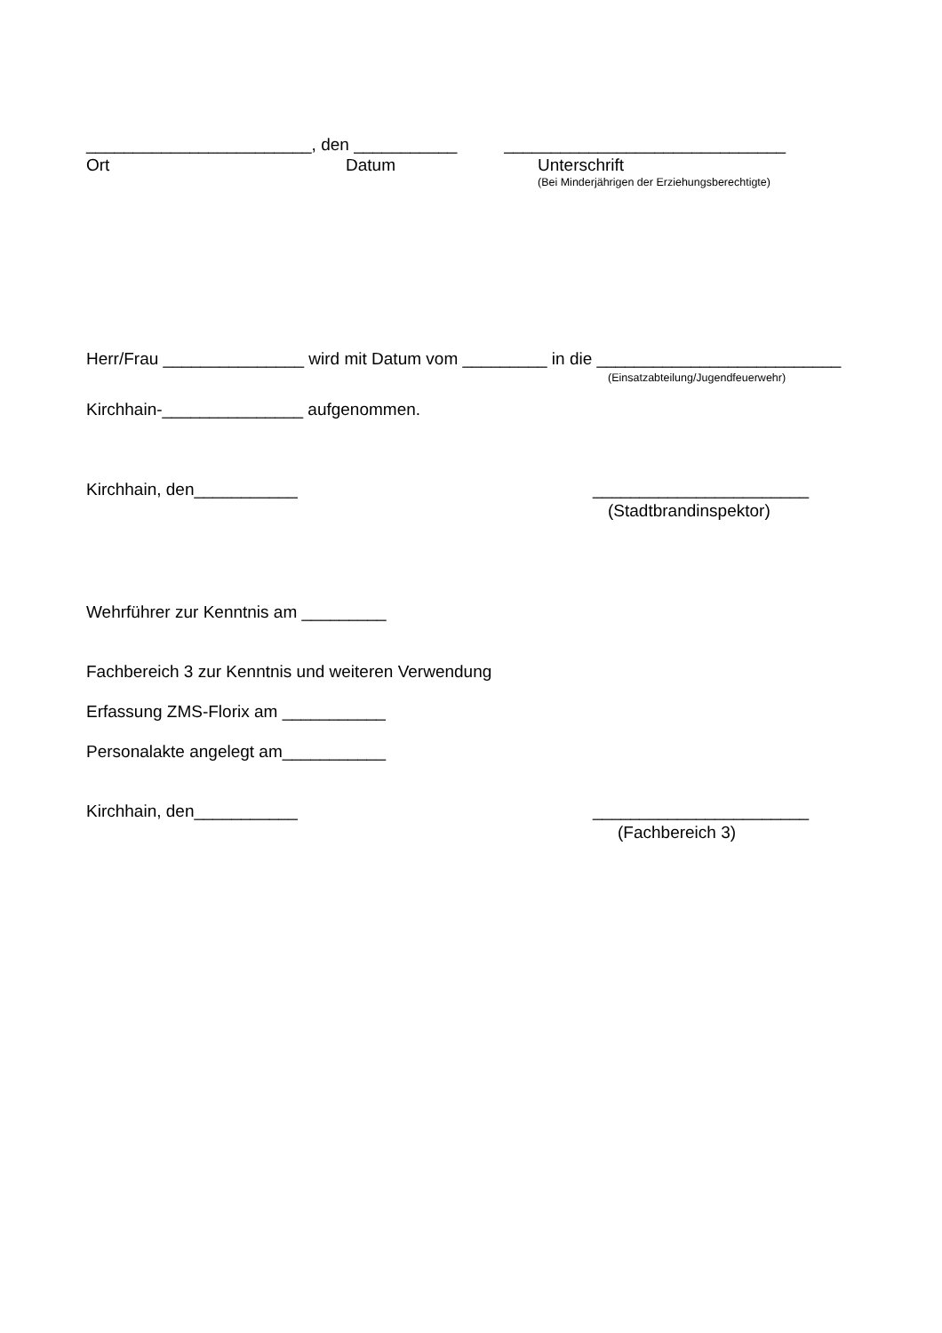________________________, den ___________ ______________________________
Ort Datum Unterschrift
(Bei Minderjährigen der Erziehungsberechtigte)
Herr/Frau _______________ wird mit Datum vom _________ in die __________________________
(Einsatzabteilung/Jugendfeuerwehr)
Kirchhain-_______________ aufgenommen.
Kirchhain, den___________
_______________________
(Stadtbrandinspektor)
Wehrführer zur Kenntnis am _________
Fachbereich 3 zur Kenntnis und weiteren Verwendung
Erfassung ZMS-Florix am ___________
Personalakte angelegt am___________
Kirchhain, den___________
_______________________
(Fachbereich 3)